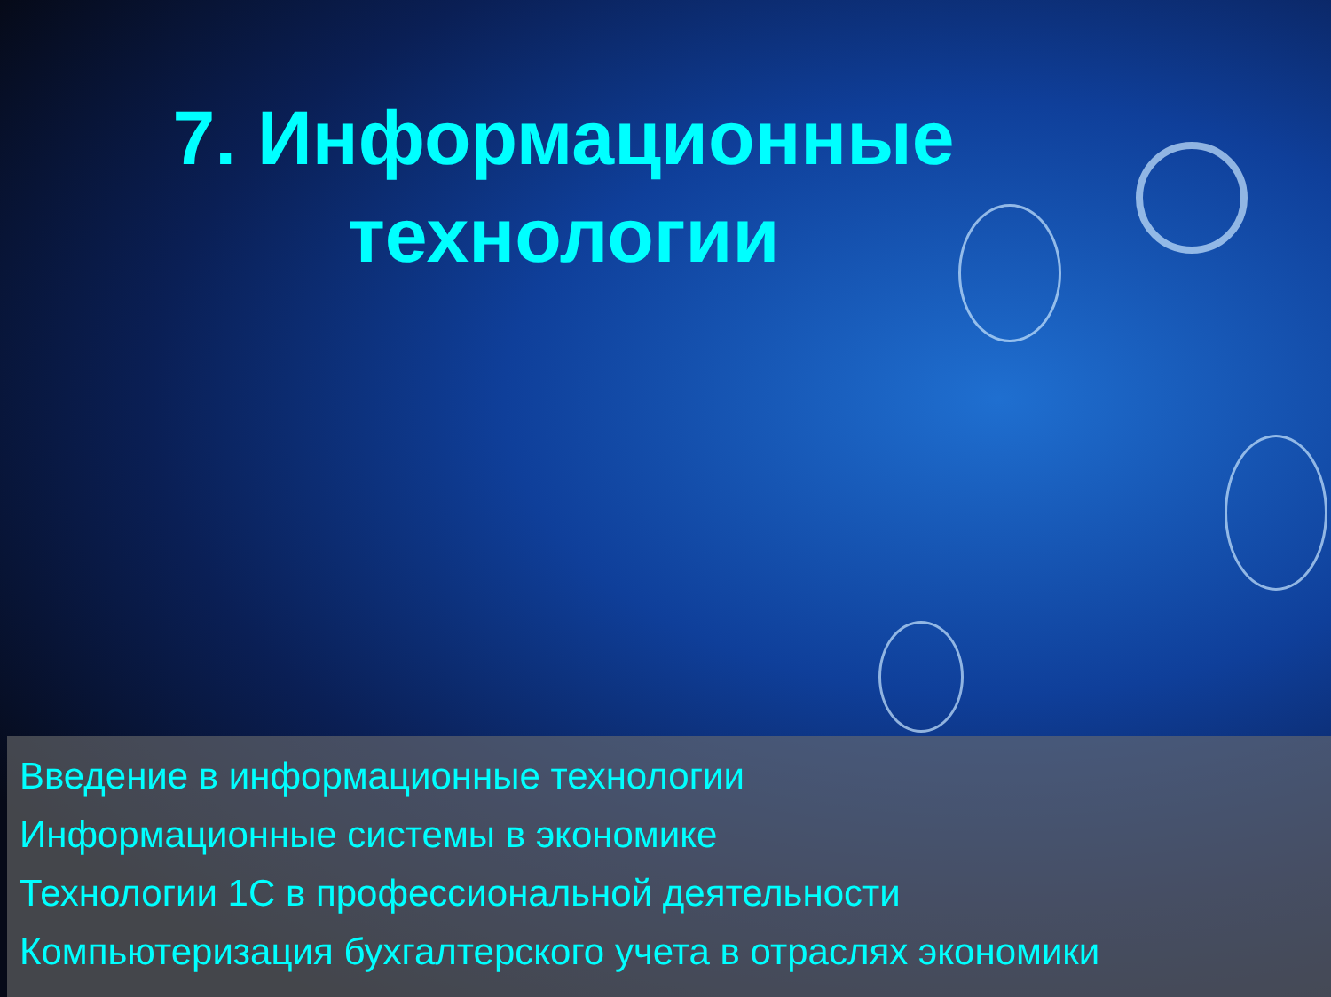7. Информационные технологии
Введение в информационные технологии
Информационные системы в экономике
Технологии 1С в профессиональной деятельности
Компьютеризация бухгалтерского учета в отраслях экономики